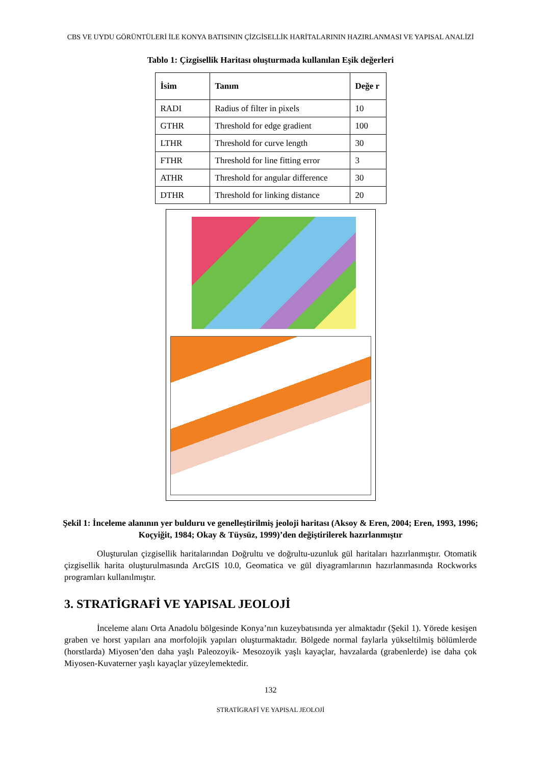CBS VE UYDU GÖRÜNTÜLERİ İLE KONYA BATISININ ÇİZGİSELLİK HARİTALARININ HAZIRLANMASI VE YAPISAL ANALİZİ
Tablo 1: Çizgisellik Haritası oluşturmada kullanılan Eşik değerleri
| İsim | Tanım | Değe r |
| --- | --- | --- |
| RADI | Radius of filter in pixels | 10 |
| GTHR | Threshold for edge gradient | 100 |
| LTHR | Threshold for curve length | 30 |
| FTHR | Threshold for line fitting error | 3 |
| ATHR | Threshold for angular difference | 30 |
| DTHR | Threshold for linking distance | 20 |
Şekil 1: İnceleme alanının yer bulduru ve genelleştirilmiş jeoloji haritası (Aksoy & Eren, 2004; Eren, 1993, 1996; Koçyiğit, 1984; Okay & Tüysüz, 1999)’den değiştirilerek hazırlanmıştır
Oluşturulan çizgisellik haritalarından Doğrultu ve doğrultu-uzunluk gül haritaları hazırlanmıştır. Otomatik çizgisellik harita oluşturulmasında ArcGIS 10.0, Geomatica ve gül diyagramlarının hazırlanmasında Rockworks programları kullanılmıştır.
3. STRATİGRAFİ VE YAPISAL JEOLOJİ
İnceleme alanı Orta Anadolu bölgesinde Konya’nın kuzeybatısında yer almaktadır (Şekil 1). Yörede kesişen graben ve horst yapıları ana morfolojik yapıları oluşturmaktadır. Bölgede normal faylarla yükseltilmiş bölümlerde (horstlarda) Miyosen’den daha yaşlı Paleozoyik- Mesozoyik yaşlı kayaçlar, havzalarda (grabenlerde) ise daha çok Miyosen-Kuvaterner yaşlı kayaçlar yüzeylemektedir.
132
STRATİGRAFİ VE YAPISAL JEOLOJİ